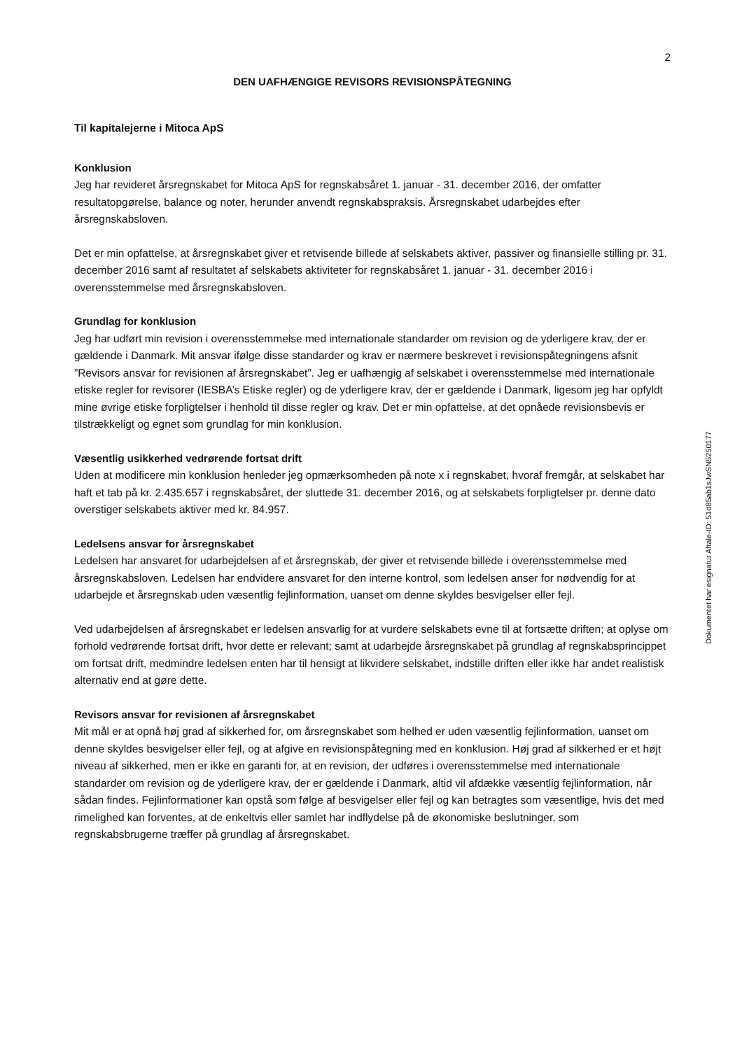2
DEN UAFHÆNGIGE REVISORS REVISIONSPÅTEGNING
Til kapitalejerne i Mitoca ApS
Konklusion
Jeg har revideret årsregnskabet for Mitoca ApS for regnskabsåret 1. januar - 31. december 2016, der omfatter resultatopgørelse, balance og noter, herunder anvendt regnskabspraksis. Årsregnskabet udarbejdes efter årsregnskabsloven.
Det er min opfattelse, at årsregnskabet giver et retvisende billede af selskabets aktiver, passiver og finansielle stilling pr. 31. december 2016 samt af resultatet af selskabets aktiviteter for regnskabsåret 1. januar - 31. december 2016 i overensstemmelse med årsregnskabsloven.
Grundlag for konklusion
Jeg har udført min revision i overensstemmelse med internationale standarder om revision og de yderligere krav, der er gældende i Danmark. Mit ansvar ifølge disse standarder og krav er nærmere beskrevet i revisionspåtegningens afsnit ”Revisors ansvar for revisionen af årsregnskabet”. Jeg er uafhængig af selskabet i overensstemmelse med internationale etiske regler for revisorer (IESBA’s Etiske regler) og de yderligere krav, der er gældende i Danmark, ligesom jeg har opfyldt mine øvrige etiske forpligtelser i henhold til disse regler og krav. Det er min opfattelse, at det opnåede revisionsbevis er tilstrækkeligt og egnet som grundlag for min konklusion.
Væsentlig usikkerhed vedrørende fortsat drift
Uden at modificere min konklusion henleder jeg opmærksomheden på note x i regnskabet, hvoraf fremgår, at selskabet har haft et tab på kr. 2.435.657 i regnskabsåret, der sluttede 31. december 2016, og at selskabets forpligtelser pr. denne dato overstiger selskabets aktiver med kr. 84.957.
Ledelsens ansvar for årsregnskabet
Ledelsen har ansvaret for udarbejdelsen af et årsregnskab, der giver et retvisende billede i overensstemmelse med årsregnskabsloven. Ledelsen har endvidere ansvaret for den interne kontrol, som ledelsen anser for nødvendig for at udarbejde et årsregnskab uden væsentlig fejlinformation, uanset om denne skyldes besvigelser eller fejl.
Ved udarbejdelsen af årsregnskabet er ledelsen ansvarlig for at vurdere selskabets evne til at fortsætte driften; at oplyse om forhold vedrørende fortsat drift, hvor dette er relevant; samt at udarbejde årsregnskabet på grundlag af regnskabsprincippet om fortsat drift, medmindre ledelsen enten har til hensigt at likvidere selskabet, indstille driften eller ikke har andet realistisk alternativ end at gøre dette.
Revisors ansvar for revisionen af årsregnskabet
Mit mål er at opnå høj grad af sikkerhed for, om årsregnskabet som helhed er uden væsentlig fejlinformation, uanset om denne skyldes besvigelser eller fejl, og at afgive en revisionspåtegning med en konklusion. Høj grad af sikkerhed er et højt niveau af sikkerhed, men er ikke en garanti for, at en revision, der udføres i overensstemmelse med internationale standarder om revision og de yderligere krav, der er gældende i Danmark, altid vil afdække væsentlig fejlinformation, når sådan findes. Fejlinformationer kan opstå som følge af besvigelser eller fejl og kan betragtes som væsentlige, hvis det med rimelighed kan forventes, at de enkeltvis eller samlet har indflydelse på de økonomiske beslutninger, som regnskabsbrugerne træffer på grundlag af årsregnskabet.
Dokumentet har esignatur Aftale-ID: 51d85ab1sJwSN5250177